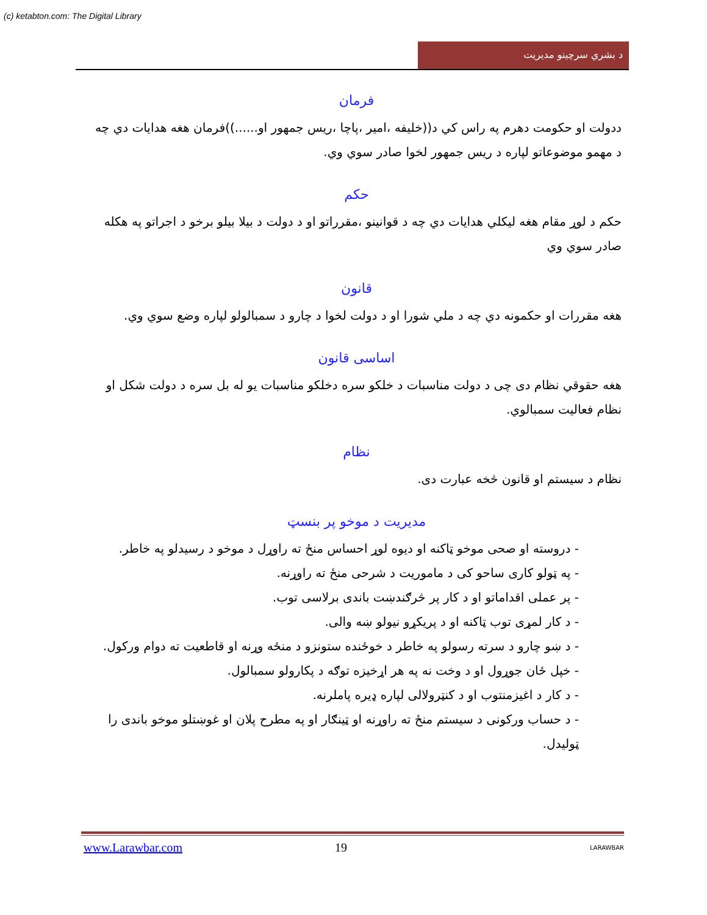(c) ketabton.com: The Digital Library
د بشري سرچينو مديريت
فرمان
ددولت او حکومت دهرم په راس کي د((خليفه ،امير ،پاچا ،ريس جمهور او......))فرمان هغه هدايات دي چه د مهمو موضوعاتو لپاره د ريس جمهور لخوا صادر سوي وي.
حکم
حکم د لوړ مقام هغه ليکلي هدايات دي چه د قوانينو ،مقرراتو او د دولت د بيلا بيلو برخو د اجراتو په هکله صادر سوي وي
قانون
هغه مقررات او حکمونه دي چه د ملي شورا او د دولت لخوا د چارو د سمبالولو لپاره وضع سوي وي.
اساسی قانون
هغه حقوقي نظام دی چی د دولت مناسبات د خلکو سره دخلکو مناسبات يو له بل سره د دولت شکل او نظام فعاليت سمبالوي.
نظام
نظام د سيستم او قانون څخه عبارت دی.
مديريت د موخو پر بنسټ
- دروسته او صحی موخو ټاکنه او ديوه لوړ احساس منځ ته راوړل د موخو د رسيدلو په خاطر.
- په ټولو کاری ساحو کی د ماموريت د شرحی منځ ته راوړنه.
- پر عملی اقداماتو او د کار پر څرګندښت باندی برلاسی توب.
- د کار لمړی توب ټاکنه او د پريکړو نيولو ښه والی.
- د ښو چارو د سرته رسولو په خاطر د خوځنده ستونزو د منځه وړنه او قاطعيت ته دوام ورکول.
- خپل ځان جوړول او د وخت نه په هر اړخيزه توګه د پکارولو سمبالول.
- د کار د اغيزمنتوب او د کنټرولالی لپاره ډيره پاملرنه.
- د حساب ورکونی د سيستم منځ ته راوړنه او ټينګار او په مطرح پلان او غوښتلو موخو باندی را ټوليدل.
www.Larawbar.com 19 LARAWBAR